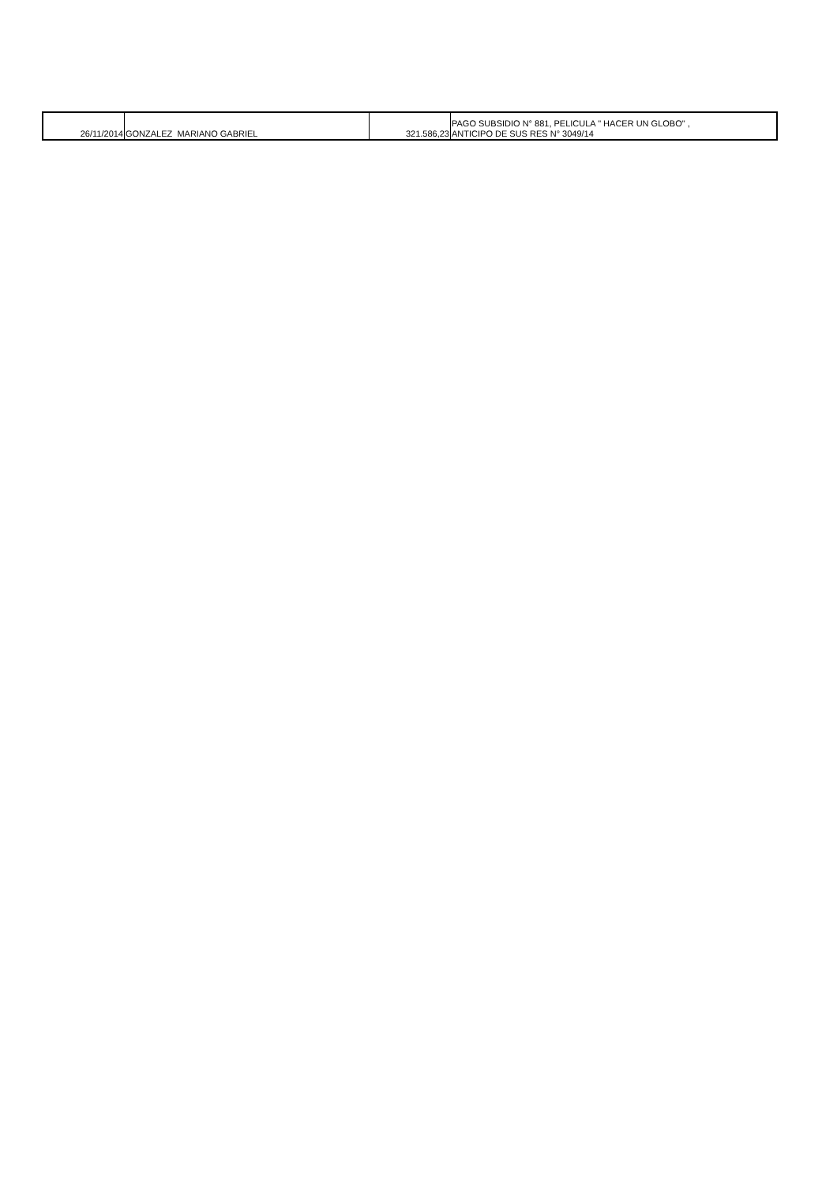| 26/11/2014 | GONZALEZ MARIANO GABRIEL | 321.586,23 | PAGO SUBSIDIO N° 881, PELICULA " HACER UN GLOBO" , ANTICIPO DE SUS RES N° 3049/14 |